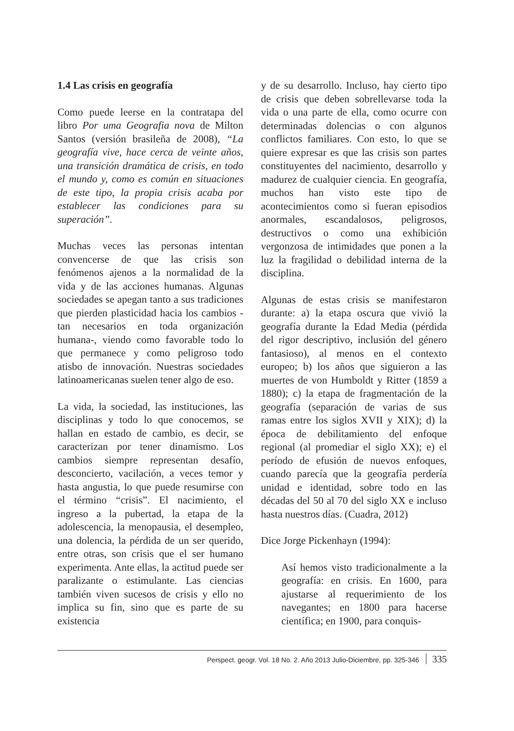1.4 Las crisis en geografía
Como puede leerse en la contratapa del libro Por uma Geografia nova de Milton Santos (versión brasileña de 2008), “La geografía vive, hace cerca de veinte años, una transición dramática de crisis, en todo el mundo y, como es común en situaciones de este tipo, la propia crisis acaba por establecer las condiciones para su superación”.
Muchas veces las personas intentan convencerse de que las crisis son fenómenos ajenos a la normalidad de la vida y de las acciones humanas. Algunas sociedades se apegan tanto a sus tradiciones que pierden plasticidad hacia los cambios -tan necesarios en toda organización humana-, viendo como favorable todo lo que permanece y como peligroso todo atisbo de innovación. Nuestras sociedades latinoamericanas suelen tener algo de eso.
La vida, la sociedad, las instituciones, las disciplinas y todo lo que conocemos, se hallan en estado de cambio, es decir, se caracterizan por tener dinamismo. Los cambios siempre representan desafío, desconcierto, vacilación, a veces temor y hasta angustia, lo que puede resumirse con el término “crisis”. El nacimiento, el ingreso a la pubertad, la etapa de la adolescencia, la menopausia, el desempleo, una dolencia, la pérdida de un ser querido, entre otras, son crisis que el ser humano experimenta. Ante ellas, la actitud puede ser paralizante o estimulante. Las ciencias también viven sucesos de crisis y ello no implica su fin, sino que es parte de su existencia
y de su desarrollo. Incluso, hay cierto tipo de crisis que deben sobrellevarse toda la vida o una parte de ella, como ocurre con determinadas dolencias o con algunos conflictos familiares. Con esto, lo que se quiere expresar es que las crisis son partes constituyentes del nacimiento, desarrollo y madurez de cualquier ciencia. En geografía, muchos han visto este tipo de acontecimientos como si fueran episodios anormales, escandalosos, peligrosos, destructivos o como una exhibición vergonzosa de intimidades que ponen a la luz la fragilidad o debilidad interna de la disciplina.
Algunas de estas crisis se manifestaron durante: a) la etapa oscura que vivió la geografía durante la Edad Media (pérdida del rigor descriptivo, inclusión del género fantasioso), al menos en el contexto europeo; b) los años que siguieron a las muertes de von Humboldt y Ritter (1859 a 1880); c) la etapa de fragmentación de la geografía (separación de varias de sus ramas entre los siglos XVII y XIX); d) la época de debilitamiento del enfoque regional (al promediar el siglo XX); e) el período de efusión de nuevos enfoques, cuando parecía que la geografía perdería unidad e identidad, sobre todo en las décadas del 50 al 70 del siglo XX e incluso hasta nuestros días. (Cuadra, 2012)
Dice Jorge Pickenhayn (1994):
Así hemos visto tradicionalmente a la geografía: en crisis. En 1600, para ajustarse al requerimiento de los navegantes; en 1800 para hacerse científica; en 1900, para conquis-
Perspect. geogr. Vol. 18 No. 2. Año 2013 Julio-Diciembre, pp. 325-346 335